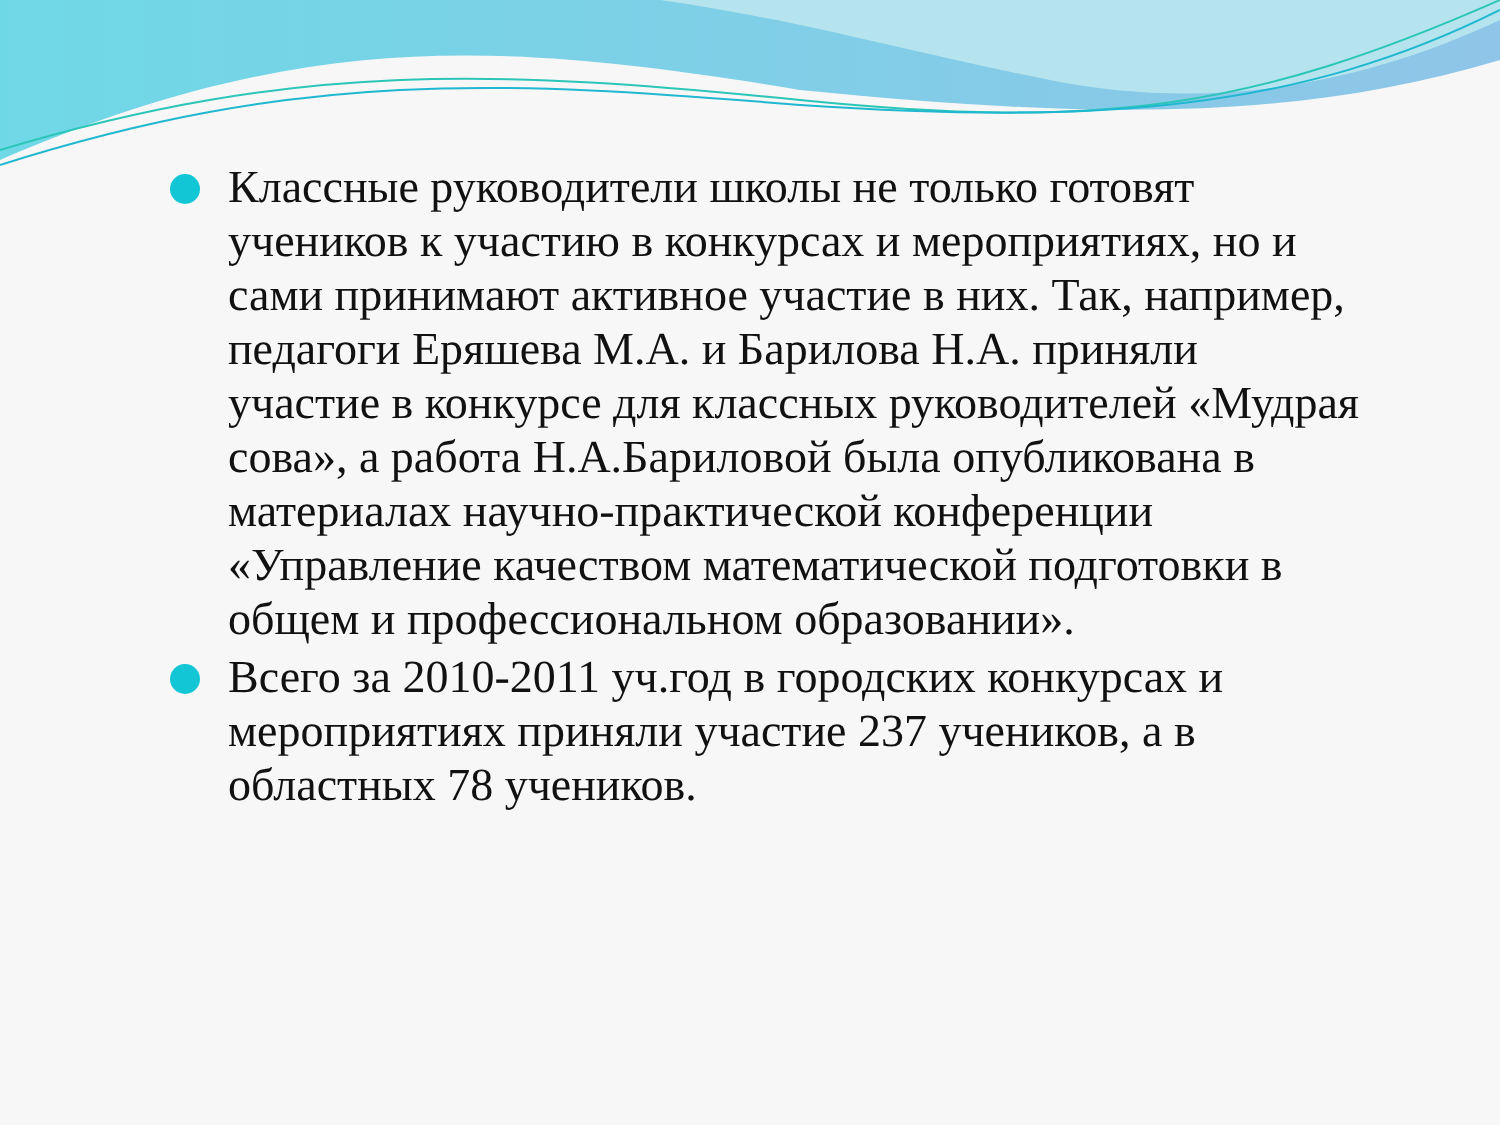Классные руководители школы не только готовят учеников к участию в конкурсах и мероприятиях, но и сами принимают активное участие в них. Так, например, педагоги Еряшева М.А. и Барилова Н.А. приняли участие в конкурсе для классных руководителей «Мудрая сова», а работа Н.А.Бариловой была опубликована в материалах научно-практической конференции «Управление качеством математической подготовки в общем и профессиональном образовании».
Всего за 2010-2011 уч.год в городских конкурсах и мероприятиях приняли участие 237 учеников, а в областных 78 учеников.